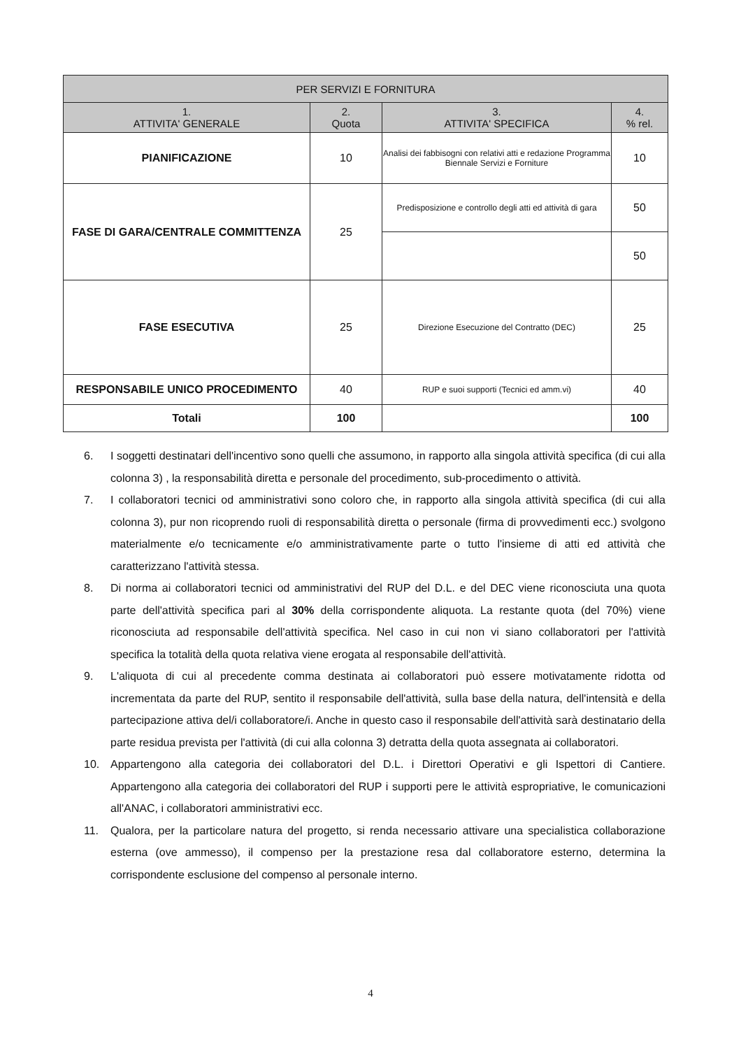| PER SERVIZI E FORNITURA | | | |
| --- | --- | --- | --- |
| 1. ATTIVITA' GENERALE | 2. Quota | 3. ATTIVITA' SPECIFICA | 4. % rel. |
| PIANIFICAZIONE | 10 | Analisi dei fabbisogni con relativi atti e redazione Programma Biennale Servizi e Forniture | 10 |
| FASE DI GARA/CENTRALE COMMITTENZA | 25 | Predisposizione e controllo degli atti ed attività di gara | 50 |
| | | | 50 |
| FASE ESECUTIVA | 25 | Direzione Esecuzione del Contratto (DEC) | 25 |
| RESPONSABILE UNICO PROCEDIMENTO | 40 | RUP e suoi supporti (Tecnici ed amm.vi) | 40 |
| Totali | 100 | | 100 |
6. I soggetti destinatari dell'incentivo sono quelli che assumono, in rapporto alla singola attività specifica (di cui alla colonna 3) , la responsabilità diretta e personale del procedimento, sub-procedimento o attività.
7. I collaboratori tecnici od amministrativi sono coloro che, in rapporto alla singola attività specifica (di cui alla colonna 3), pur non ricoprendo ruoli di responsabilità diretta o personale (firma di provvedimenti ecc.) svolgono materialmente e/o tecnicamente e/o amministrativamente parte o tutto l'insieme di atti ed attività che caratterizzano l'attività stessa.
8. Di norma ai collaboratori tecnici od amministrativi del RUP del D.L. e del DEC viene riconosciuta una quota parte dell'attività specifica pari al 30% della corrispondente aliquota. La restante quota (del 70%) viene riconosciuta ad responsabile dell'attività specifica. Nel caso in cui non vi siano collaboratori per l'attività specifica la totalità della quota relativa viene erogata al responsabile dell'attività.
9. L'aliquota di cui al precedente comma destinata ai collaboratori può essere motivatamente ridotta od incrementata da parte del RUP, sentito il responsabile dell'attività, sulla base della natura, dell'intensità e della partecipazione attiva del/i collaboratore/i. Anche in questo caso il responsabile dell'attività sarà destinatario della parte residua prevista per l'attività (di cui alla colonna 3) detratta della quota assegnata ai collaboratori.
10. Appartengono alla categoria dei collaboratori del D.L. i Direttori Operativi e gli Ispettori di Cantiere. Appartengono alla categoria dei collaboratori del RUP i supporti pere le attività espropriative, le comunicazioni all'ANAC, i collaboratori amministrativi ecc.
11. Qualora, per la particolare natura del progetto, si renda necessario attivare una specialistica collaborazione esterna (ove ammesso), il compenso per la prestazione resa dal collaboratore esterno, determina la corrispondente esclusione del compenso al personale interno.
4